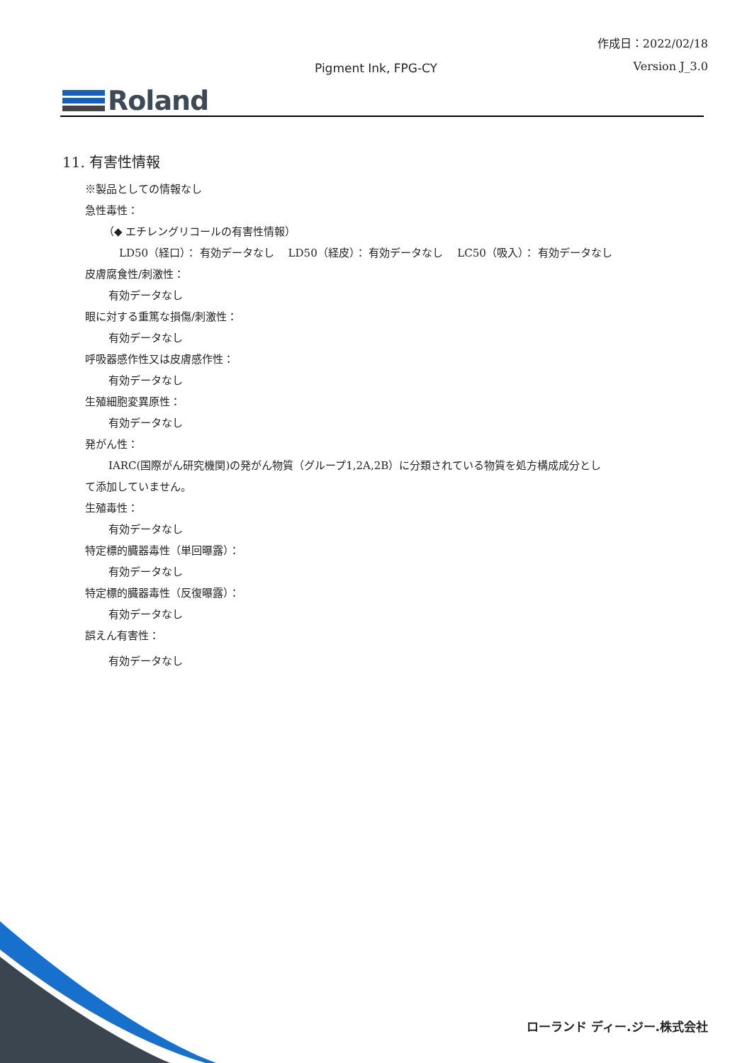作成日：2022/02/18
Pigment Ink, FPG-CY Version J_3.0
Roland
11. 有害性情報
※製品としての情報なし
急性毒性：
（◆ エチレングリコールの有害性情報）
LD50（経口）： 有効データなし　 LD50（経皮）： 有効データなし　 LC50（吸入）： 有効データなし
皮膚腐食性/刺激性：
有効データなし
眼に対する重篤な損傷/刺激性：
有効データなし
呼吸器感作性又は皮膚感作性：
有効データなし
生殖細胞変異原性：
有効データなし
発がん性：
IARC(国際がん研究機関)の発がん物質（グループ1,2A,2B）に分類されている物質を処方構成成分とし
て添加していません。
生殖毒性：
有効データなし
特定標的臓器毒性（単回曝露）：
有効データなし
特定標的臓器毒性（反復曝露）：
有効データなし
誤えん有害性：
有効データなし
ローランド ディー.ジー.株式会社